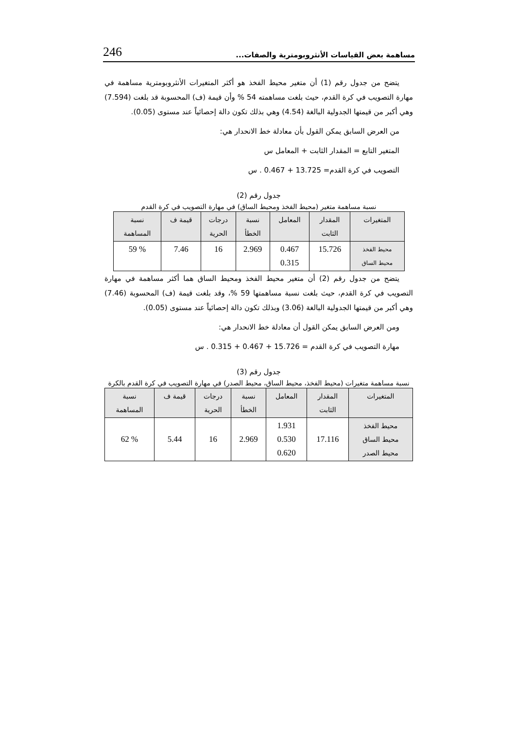مساهمة بعض القياسات الأنثروبومترية والصفات... 246
يتضح من جدول رقم (1) أن متغير محيط الفخذ هو أكثر المتغيرات الأنثروبومترية مساهمة في مهارة التصويب في كرة القدم، حيث بلغت مساهمته 54 % وأن قيمة (ف) المحسوبة قد بلغت (7.594) وهي أكبر من قيمتها الجدولية البالغة (4.54) وهي بذلك تكون دالة إحصائياً عند مستوى (0.05).
من العرض السابق يمكن القول بأن معادلة خط الانحدار هي:
المتغير التابع = المقدار الثابت + المعامل س
التصويب في كرة القدم= 13.725 + 0.467 . س
جدول رقم (2)
نسبة مساهمة متغير (محيط الفخذ ومحيط الساق) في مهارة التصويب في كرة القدم
| المتغيرات | المقدار الثابت | المعامل | نسبة الخطأ | درجات الحرية | قيمة ف | نسبة المساهمة |
| --- | --- | --- | --- | --- | --- | --- |
| محيط الفخذ محيط الساق | 15.726 | 0.467 0.315 | 2.969 | 16 | 7.46 | % 59 |
يتضح من جدول رقم (2) أن متغير محيط الفخذ ومحيط الساق هما أكثر مساهمة في مهارة التصويب في كرة القدم، حيث بلغت نسبة مساهمتها 59 %، وقد بلغت قيمة (ف) المحسوبة (7.46) وهي أكبر من قيمتها الجدولية البالغة (3.06) وبذلك تكون دالة إحصائياً عند مستوى (0.05).
ومن العرض السابق يمكن القول أن معادلة خط الانحدار هي:
مهارة التصويب في كرة القدم = 15.726 + 0.467 + 0.315 . س
جدول رقم (3)
نسبة مساهمة متغيرات (محيط الفخذ، محيط الساق، محيط الصدر) في مهارة التصويب في كرة القدم بالكرة
| المتغيرات | المقدار الثابت | المعامل | نسبة الخطأ | درجات الحرية | قيمة ف | نسبة المساهمة |
| --- | --- | --- | --- | --- | --- | --- |
| محيط الفخذ محيط الساق محيط الصدر | 17.116 | 1.931 0.530 0.620 | 2.969 | 16 | 5.44 | % 62 |